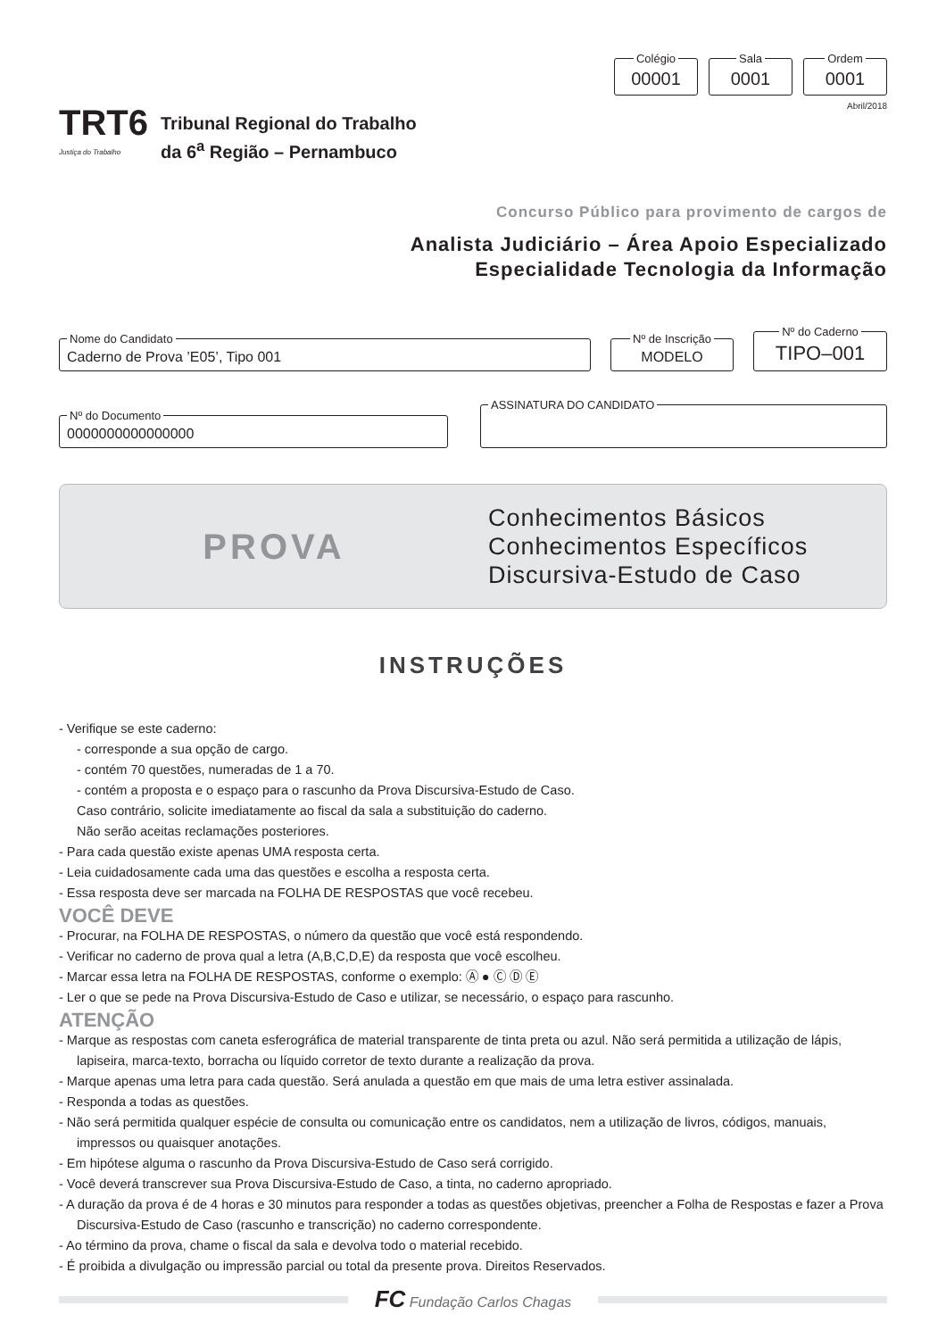Colégio 00001 Sala 0001 Ordem 0001
Abril/2018
TRT6
Justiça do Trabalho
Tribunal Regional do Trabalho
da 6<sup>a</sup> Região – Pernambuco
Concurso Público para provimento de cargos de
Analista Judiciário – Área Apoio Especializado
Especialidade Tecnologia da Informação
Nome do Candidato Caderno de Prova ’E05’, Tipo 001 Nº de Inscrição MODELO Nº do Caderno TIPO–001
Nº do Documento 0000000000000000 ASSINATURA DO CANDIDATO
PROVA
Conhecimentos Básicos
Conhecimentos Específicos
Discursiva-Estudo de Caso
INSTRUÇÕES
- Verifique se este caderno:
- corresponde a sua opção de cargo.
- contém 70 questões, numeradas de 1 a 70.
- contém a proposta e o espaço para o rascunho da Prova Discursiva-Estudo de Caso.
Caso contrário, solicite imediatamente ao fiscal da sala a substituição do caderno.
Não serão aceitas reclamações posteriores.
- Para cada questão existe apenas UMA resposta certa.
- Leia cuidadosamente cada uma das questões e escolha a resposta certa.
- Essa resposta deve ser marcada na FOLHA DE RESPOSTAS que você recebeu.
VOCÊ DEVE
- Procurar, na FOLHA DE RESPOSTAS, o número da questão que você está respondendo.
- Verificar no caderno de prova qual a letra (A,B,C,D,E) da resposta que você escolheu.
- Marcar essa letra na FOLHA DE RESPOSTAS, conforme o exemplo: Ⓐ ● Ⓒ Ⓓ Ⓔ
- Ler o que se pede na Prova Discursiva-Estudo de Caso e utilizar, se necessário, o espaço para rascunho.
ATENÇÃO
- Marque as respostas com caneta esferográfica de material transparente de tinta preta ou azul. Não será permitida a utilização de lápis, lapiseira, marca-texto, borracha ou líquido corretor de texto durante a realização da prova.
- Marque apenas uma letra para cada questão. Será anulada a questão em que mais de uma letra estiver assinalada.
- Responda a todas as questões.
- Não será permitida qualquer espécie de consulta ou comunicação entre os candidatos, nem a utilização de livros, códigos, manuais, impressos ou quaisquer anotações.
- Em hipótese alguma o rascunho da Prova Discursiva-Estudo de Caso será corrigido.
- Você deverá transcrever sua Prova Discursiva-Estudo de Caso, a tinta, no caderno apropriado.
- A duração da prova é de 4 horas e 30 minutos para responder a todas as questões objetivas, preencher a Folha de Respostas e fazer a Prova Discursiva-Estudo de Caso (rascunho e transcrição) no caderno correspondente.
- Ao término da prova, chame o fiscal da sala e devolva todo o material recebido.
- É proibida a divulgação ou impressão parcial ou total da presente prova. Direitos Reservados.
FC Fundação Carlos Chagas